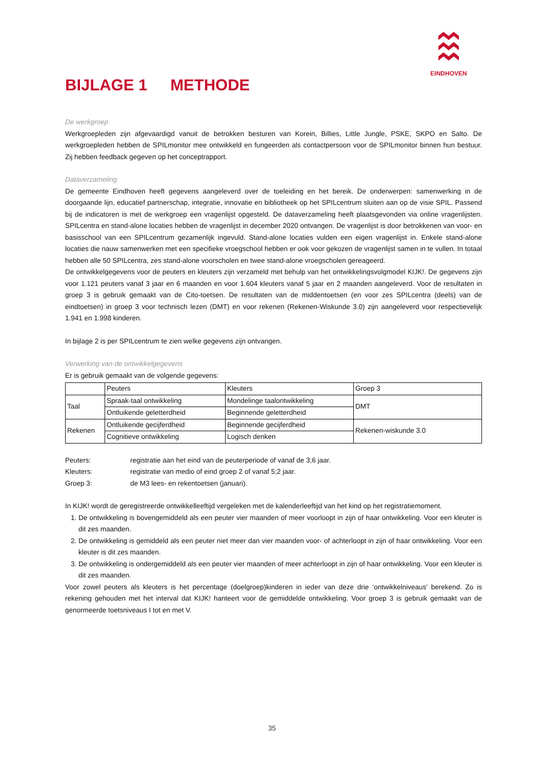EINDHOVEN
BIJLAGE 1 METHODE
De werkgroep
Werkgroepleden zijn afgevaardigd vanuit de betrokken besturen van Korein, Billies, Little Jungle, PSKE, SKPO en Salto. De werkgroepleden hebben de SPILmonitor mee ontwikkeld en fungeerden als contactpersoon voor de SPILmonitor binnen hun bestuur. Zij hebben feedback gegeven op het conceptrapport.
Dataverzameling
De gemeente Eindhoven heeft gegevens aangeleverd over de toeleiding en het bereik. De onderwerpen: samenwerking in de doorgaande lijn, educatief partnerschap, integratie, innovatie en bibliotheek op het SPILcentrum sluiten aan op de visie SPIL. Passend bij de indicatoren is met de werkgroep een vragenlijst opgesteld. De dataverzameling heeft plaatsgevonden via online vragenlijsten. SPILcentra en stand-alone locaties hebben de vragenlijst in december 2020 ontvangen. De vragenlijst is door betrokkenen van voor- en basisschool van een SPILcentrum gezamenlijk ingevuld. Stand-alone locaties vulden een eigen vragenlijst in. Enkele stand-alone locaties die nauw samenwerken met een specifieke vroegschool hebben er ook voor gekozen de vragenlijst samen in te vullen. In totaal hebben alle 50 SPILcentra, zes stand-alone voorscholen en twee stand-alone vroegscholen gereageerd.
De ontwikkelgegevens voor de peuters en kleuters zijn verzameld met behulp van het ontwikkelingsvolgmodel KIJK!. De gegevens zijn voor 1.121 peuters vanaf 3 jaar en 6 maanden en voor 1.604 kleuters vanaf 5 jaar en 2 maanden aangeleverd. Voor de resultaten in groep 3 is gebruik gemaakt van de Cito-toetsen. De resultaten van de middentoetsen (en voor zes SPILcentra (deels) van de eindtoetsen) in groep 3 voor technisch lezen (DMT) en voor rekenen (Rekenen-Wiskunde 3.0) zijn aangeleverd voor respectievelijk 1.941 en 1.998 kinderen.
In bijlage 2 is per SPILcentrum te zien welke gegevens zijn ontvangen.
Verwerking van de ontwikkelgegevens
Er is gebruik gemaakt van de volgende gegevens:
| | Peuters | Kleuters | Groep 3 |
| Taal | Spraak-taal ontwikkeling | Mondelinge taalontwikkeling | DMT |
| | Ontluikende geletterdheid | Beginnende geletterdheid | |
| Rekenen | Ontluikende gecijferdheid | Beginnende gecijferdheid | Rekenen-wiskunde 3.0 |
| | Cognitieve ontwikkeling | Logisch denken | |
Peuters: registratie aan het eind van de peuterperiode of vanaf de 3;6 jaar.
Kleuters: registratie van medio of eind groep 2 of vanaf 5;2 jaar.
Groep 3: de M3 lees- en rekentoetsen (januari).
In KIJK! wordt de geregistreerde ontwikkelleeftijd vergeleken met de kalenderleeftijd van het kind op het registratiemoment.
1. De ontwikkeling is bovengemiddeld als een peuter vier maanden of meer voorloopt in zijn of haar ontwikkeling. Voor een kleuter is dit zes maanden.
2. De ontwikkeling is gemiddeld als een peuter niet meer dan vier maanden voor- of achterloopt in zijn of haar ontwikkeling. Voor een kleuter is dit zes maanden.
3. De ontwikkeling is ondergemiddeld als een peuter vier maanden of meer achterloopt in zijn of haar ontwikkeling. Voor een kleuter is dit zes maanden.
Voor zowel peuters als kleuters is het percentage (doelgroep)kinderen in ieder van deze drie ‘ontwikkelniveaus’ berekend. Zo is rekening gehouden met het interval dat KIJK! hanteert voor de gemiddelde ontwikkeling. Voor groep 3 is gebruik gemaakt van de genormeerde toetsniveaus I tot en met V.
35